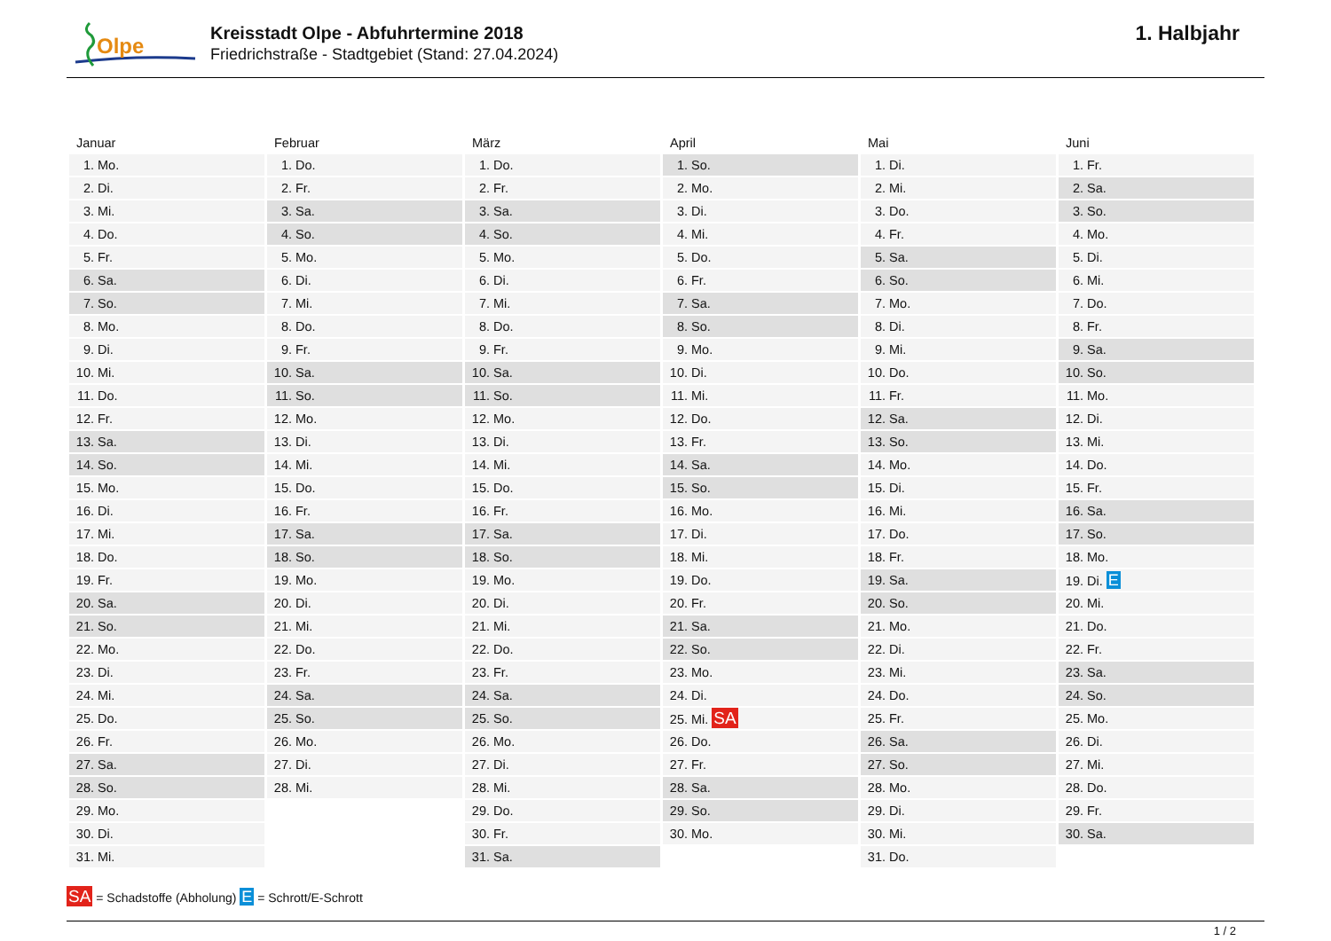Olpe
Kreisstadt Olpe - Abfuhrtermine 2018
Friedrichstraße - Stadtgebiet (Stand: 27.04.2024)
1. Halbjahr
| Januar | Februar | März | April | Mai | Juni |
| --- | --- | --- | --- | --- | --- |
| 1. Mo. | 1. Do. | 1. Do. | 1. So. | 1. Di. | 1. Fr. |
| 2. Di. | 2. Fr. | 2. Fr. | 2. Mo. | 2. Mi. | 2. Sa. |
| 3. Mi. | 3. Sa. | 3. Sa. | 3. Di. | 3. Do. | 3. So. |
| 4. Do. | 4. So. | 4. So. | 4. Mi. | 4. Fr. | 4. Mo. |
| 5. Fr. | 5. Mo. | 5. Mo. | 5. Do. | 5. Sa. | 5. Di. |
| 6. Sa. | 6. Di. | 6. Di. | 6. Fr. | 6. So. | 6. Mi. |
| 7. So. | 7. Mi. | 7. Mi. | 7. Sa. | 7. Mo. | 7. Do. |
| 8. Mo. | 8. Do. | 8. Do. | 8. So. | 8. Di. | 8. Fr. |
| 9. Di. | 9. Fr. | 9. Fr. | 9. Mo. | 9. Mi. | 9. Sa. |
| 10. Mi. | 10. Sa. | 10. Sa. | 10. Di. | 10. Do. | 10. So. |
| 11. Do. | 11. So. | 11. So. | 11. Mi. | 11. Fr. | 11. Mo. |
| 12. Fr. | 12. Mo. | 12. Mo. | 12. Do. | 12. Sa. | 12. Di. |
| 13. Sa. | 13. Di. | 13. Di. | 13. Fr. | 13. So. | 13. Mi. |
| 14. So. | 14. Mi. | 14. Mi. | 14. Sa. | 14. Mo. | 14. Do. |
| 15. Mo. | 15. Do. | 15. Do. | 15. So. | 15. Di. | 15. Fr. |
| 16. Di. | 16. Fr. | 16. Fr. | 16. Mo. | 16. Mi. | 16. Sa. |
| 17. Mi. | 17. Sa. | 17. Sa. | 17. Di. | 17. Do. | 17. So. |
| 18. Do. | 18. So. | 18. So. | 18. Mi. | 18. Fr. | 18. Mo. |
| 19. Fr. | 19. Mo. | 19. Mo. | 19. Do. | 19. Sa. | 19. Di. E |
| 20. Sa. | 20. Di. | 20. Di. | 20. Fr. | 20. So. | 20. Mi. |
| 21. So. | 21. Mi. | 21. Mi. | 21. Sa. | 21. Mo. | 21. Do. |
| 22. Mo. | 22. Do. | 22. Do. | 22. So. | 22. Di. | 22. Fr. |
| 23. Di. | 23. Fr. | 23. Fr. | 23. Mo. | 23. Mi. | 23. Sa. |
| 24. Mi. | 24. Sa. | 24. Sa. | 24. Di. | 24. Do. | 24. So. |
| 25. Do. | 25. So. | 25. So. | 25. Mi. SA | 25. Fr. | 25. Mo. |
| 26. Fr. | 26. Mo. | 26. Mo. | 26. Do. | 26. Sa. | 26. Di. |
| 27. Sa. | 27. Di. | 27. Di. | 27. Fr. | 27. So. | 27. Mi. |
| 28. So. | 28. Mi. | 28. Mi. | 28. Sa. | 28. Mo. | 28. Do. |
| 29. Mo. | | 29. Do. | 29. So. | 29. Di. | 29. Fr. |
| 30. Di. | | 30. Fr. | 30. Mo. | 30. Mi. | 30. Sa. |
| 31. Mi. | | 31. Sa. | | 31. Do. | |
SA = Schadstoffe (Abholung) E = Schrott/E-Schrott
1 / 2